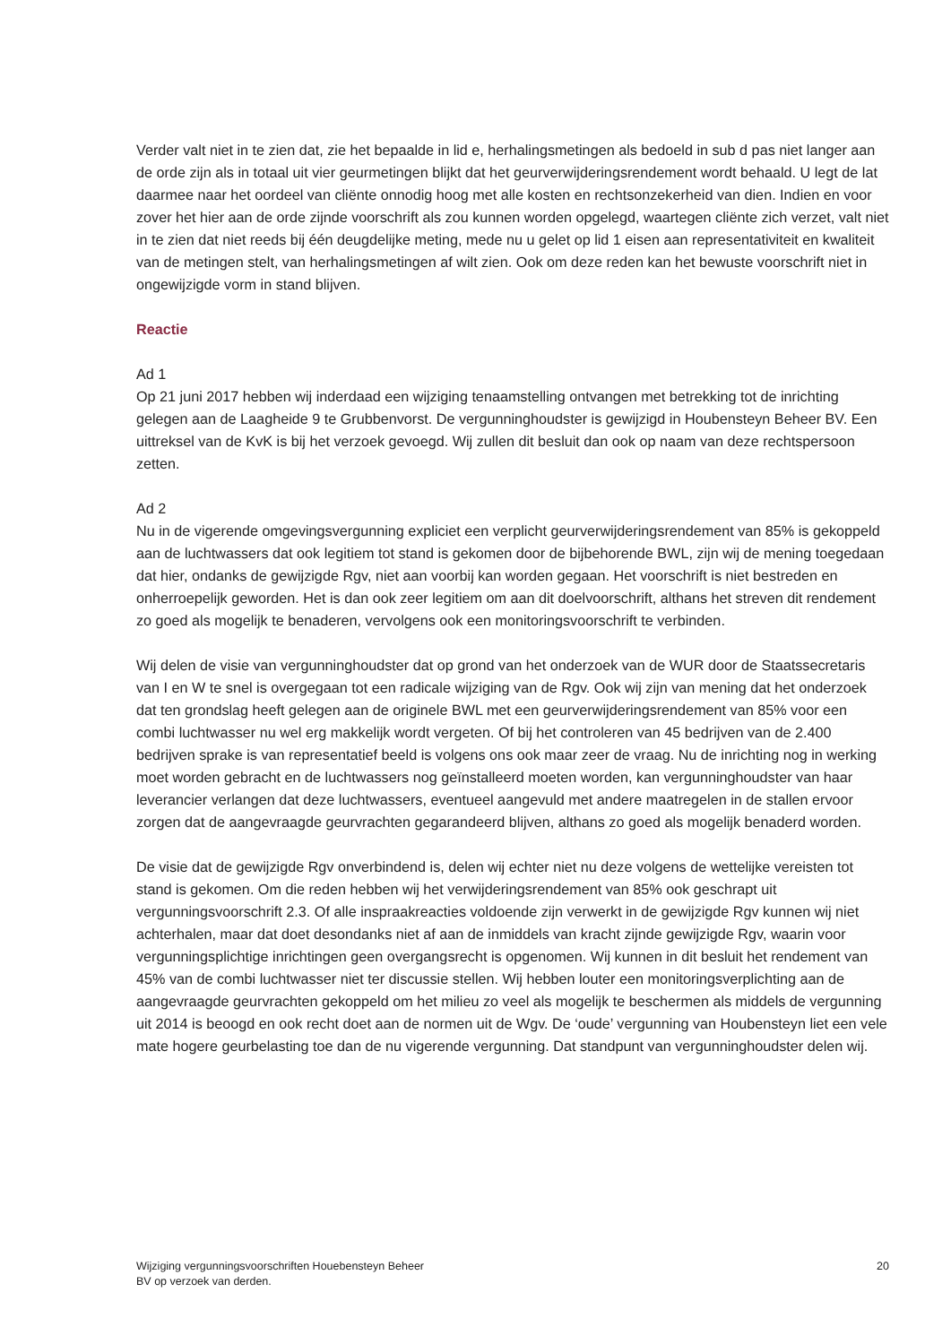Verder valt niet in te zien dat, zie het bepaalde in lid e, herhalingsmetingen als bedoeld in sub d pas niet langer aan de orde zijn als in totaal uit vier geurmetingen blijkt dat het geurverwijderingsrendement wordt behaald. U legt de lat daarmee naar het oordeel van cliënte onnodig hoog met alle kosten en rechtsonzekerheid van dien. Indien en voor zover het hier aan de orde zijnde voorschrift als zou kunnen worden opgelegd, waartegen cliënte zich verzet, valt niet in te zien dat niet reeds bij één deugdelijke meting, mede nu u gelet op lid 1 eisen aan representativiteit en kwaliteit van de metingen stelt, van herhalingsmetingen af wilt zien. Ook om deze reden kan het bewuste voorschrift niet in ongewijzigde vorm in stand blijven.
Reactie
Ad 1
Op 21 juni 2017 hebben wij inderdaad een wijziging tenaamstelling ontvangen met betrekking tot de inrichting gelegen aan de Laagheide 9 te Grubbenvorst. De vergunninghoudster is gewijzigd in Houbensteyn Beheer BV. Een uittreksel van de KvK is bij het verzoek gevoegd. Wij zullen dit besluit dan ook op naam van deze rechtspersoon zetten.
Ad 2
Nu in de vigerende omgevingsvergunning expliciet een verplicht geurverwijderingsrendement van 85% is gekoppeld aan de luchtwassers dat ook legitiem tot stand is gekomen door de bijbehorende BWL, zijn wij de mening toegedaan dat hier, ondanks de gewijzigde Rgv, niet aan voorbij kan worden gegaan. Het voorschrift is niet bestreden en onherroepelijk geworden. Het is dan ook zeer legitiem om aan dit doelvoorschrift, althans het streven dit rendement zo goed als mogelijk te benaderen, vervolgens ook een monitoringsvoorschrift te verbinden.
Wij delen de visie van vergunninghoudster dat op grond van het onderzoek van de WUR door de Staatssecretaris van I en W te snel is overgegaan tot een radicale wijziging van de Rgv. Ook wij zijn van mening dat het onderzoek dat ten grondslag heeft gelegen aan de originele BWL met een geurverwijderingsrendement van 85% voor een combi luchtwasser nu wel erg makkelijk wordt vergeten. Of bij het controleren van 45 bedrijven van de 2.400 bedrijven sprake is van representatief beeld is volgens ons ook maar zeer de vraag. Nu de inrichting nog in werking moet worden gebracht en de luchtwassers nog geïnstalleerd moeten worden, kan vergunninghoudster van haar leverancier verlangen dat deze luchtwassers, eventueel aangevuld met andere maatregelen in de stallen ervoor zorgen dat de aangevraagde geurvrachten gegarandeerd blijven, althans zo goed als mogelijk benaderd worden.
De visie dat de gewijzigde Rgv onverbindend is, delen wij echter niet nu deze volgens de wettelijke vereisten tot stand is gekomen. Om die reden hebben wij het verwijderingsrendement van 85% ook geschrapt uit vergunningsvoorschrift 2.3. Of alle inspraakreacties voldoende zijn verwerkt in de gewijzigde Rgv kunnen wij niet achterhalen, maar dat doet desondanks niet af aan de inmiddels van kracht zijnde gewijzigde Rgv, waarin voor vergunningsplichtige inrichtingen geen overgangsrecht is opgenomen. Wij kunnen in dit besluit het rendement van 45% van de combi luchtwasser niet ter discussie stellen. Wij hebben louter een monitoringsverplichting aan de aangevraagde geurvrachten gekoppeld om het milieu zo veel als mogelijk te beschermen als middels de vergunning uit 2014 is beoogd en ook recht doet aan de normen uit de Wgv. De ‘oude’ vergunning van Houbensteyn liet een vele mate hogere geurbelasting toe dan de nu vigerende vergunning. Dat standpunt van vergunninghoudster delen wij.
Wijziging vergunningsvoorschriften Houebensteyn Beheer
BV op verzoek van derden.
20